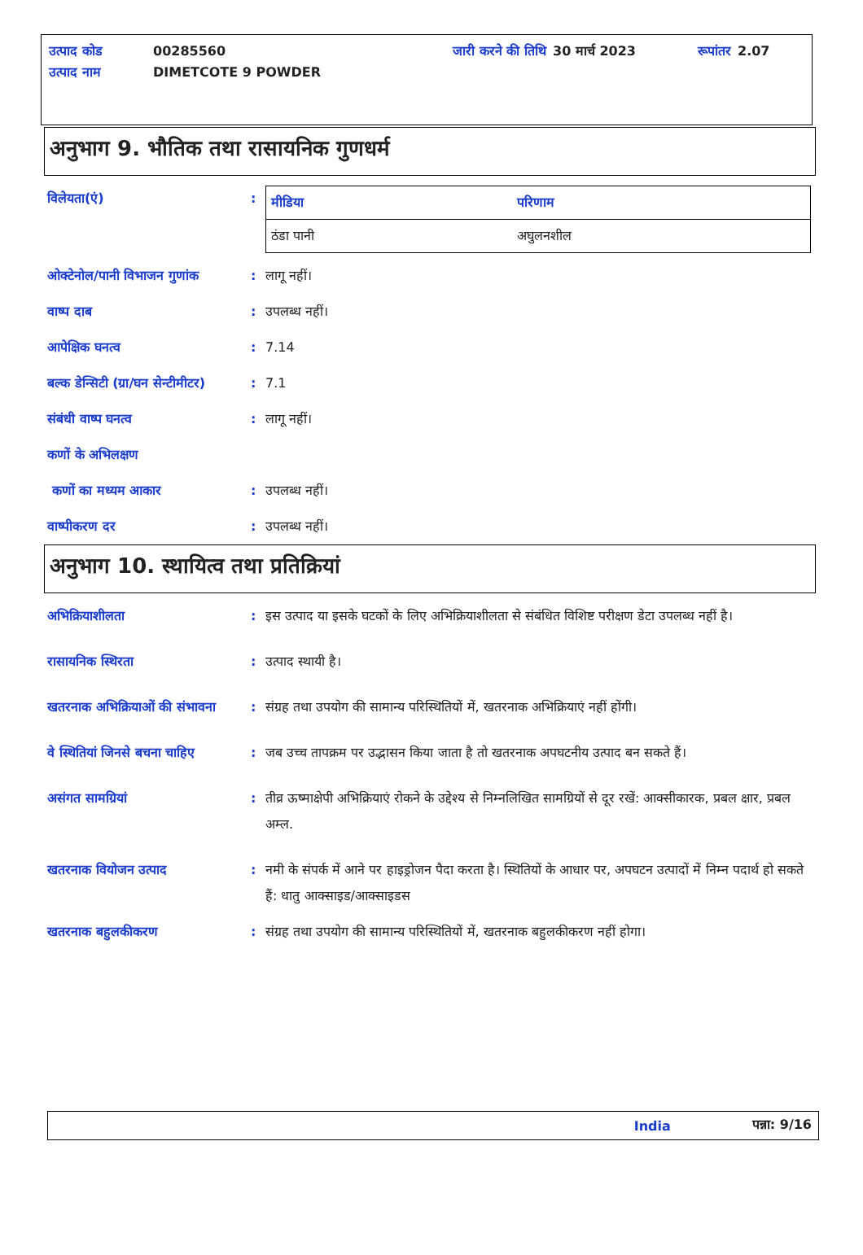| उत्पाद कोड | 00285560 | जारी करने की तिथि | 30 मार्च 2023 | रूपांतर | 2.07 |
| उत्पाद नाम | DIMETCOTE 9 POWDER | | | | |
अनुभाग 9. भौतिक तथा रासायनिक गुणधर्म
विलेयता(एं) :
| मीडिया | परिणाम |
| --- | --- |
| ठंडा पानी | अघुलनशील |
ओक्टेनोल/पानी विभाजन गुणांक
: लागू नहीं।
वाष्प दाब : उपलब्ध नहीं।
आपेक्षिक घनत्व : 7.14
बल्क डेन्सिटी (ग्रा/घन सेन्टीमीटर)
: 7.1
संबंधी वाष्प घनत्व : लागू नहीं।
कणों के अभिलक्षण
कणों का मध्यम आकार : उपलब्ध नहीं।
वाष्पीकरण दर : उपलब्ध नहीं।
अनुभाग 10. स्थायित्व तथा प्रतिक्रियां
अभिक्रियाशीलता : इस उत्पाद या इसके घटकों के लिए अभिक्रियाशीलता से संबंधित विशिष्ट परीक्षण डेटा उपलब्ध नहीं है।
रासायनिक स्थिरता : उत्पाद स्थायी है।
खतरनाक अभिक्रियाओं की संभावना
: संग्रह तथा उपयोग की सामान्य परिस्थितियों में, खतरनाक अभिक्रियाएं नहीं होंगी।
वे स्थितियां जिनसे बचना चाहिए
: जब उच्च तापक्रम पर उद्भासन किया जाता है तो खतरनाक अपघटनीय उत्पाद बन सकते हैं।
असंगत सामग्रियां : तीव्र ऊष्माक्षेपी अभिक्रियाएं रोकने के उद्देश्य से निम्नलिखित सामग्रियों से दूर रखें: आक्सीकारक, प्रबल क्षार, प्रबल अम्ल.
खतरनाक वियोजन उत्पाद : नमी के संपर्क में आने पर हाइड्रोजन पैदा करता है। स्थितियों के आधार पर, अपघटन उत्पादों में निम्न पदार्थ हो सकते हैं: धातु आक्साइड/आक्साइडस
खतरनाक बहुलकीकरण : संग्रह तथा उपयोग की सामान्य परिस्थितियों में, खतरनाक बहुलकीकरण नहीं होगा।
India पन्ना: 9/16